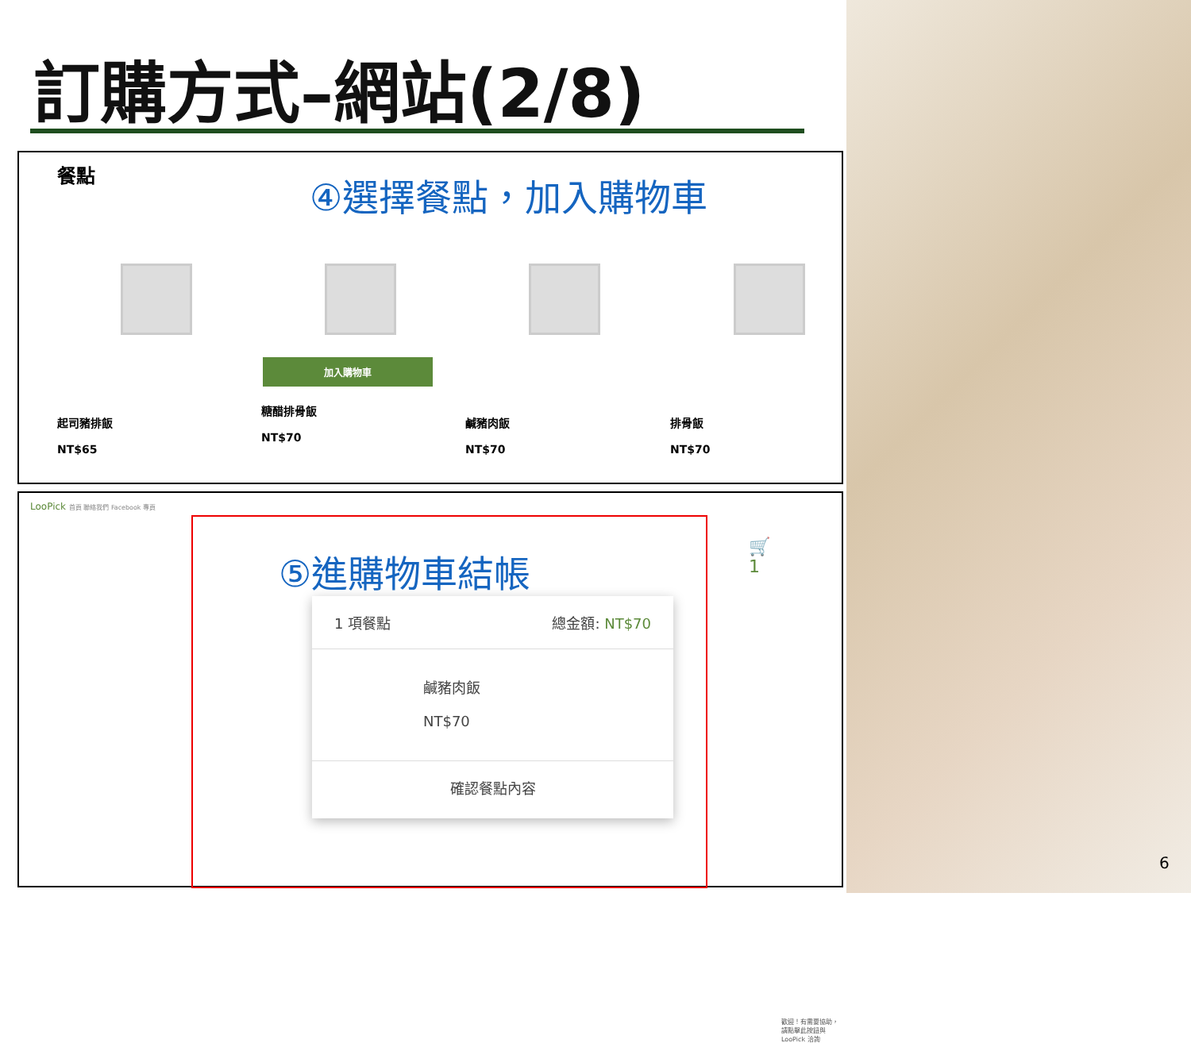訂購方式–網站(2/8)
餐點 ④選擇餐點，加入購物車
起司豬排飯
NT$65
加入購物車
糖醋排骨飯
NT$70
鹹豬肉飯
NT$70
排骨飯
NT$70
LooPick 首頁 聯絡我們 Facebook 專頁
歡迎！有需要協助，請點擊此按鈕與 LooPick 洽詢
⑤進購物車結帳 🛒1
1 項餐點 總金額: NT$70
鹹豬肉飯
NT$70
確認餐點內容
6